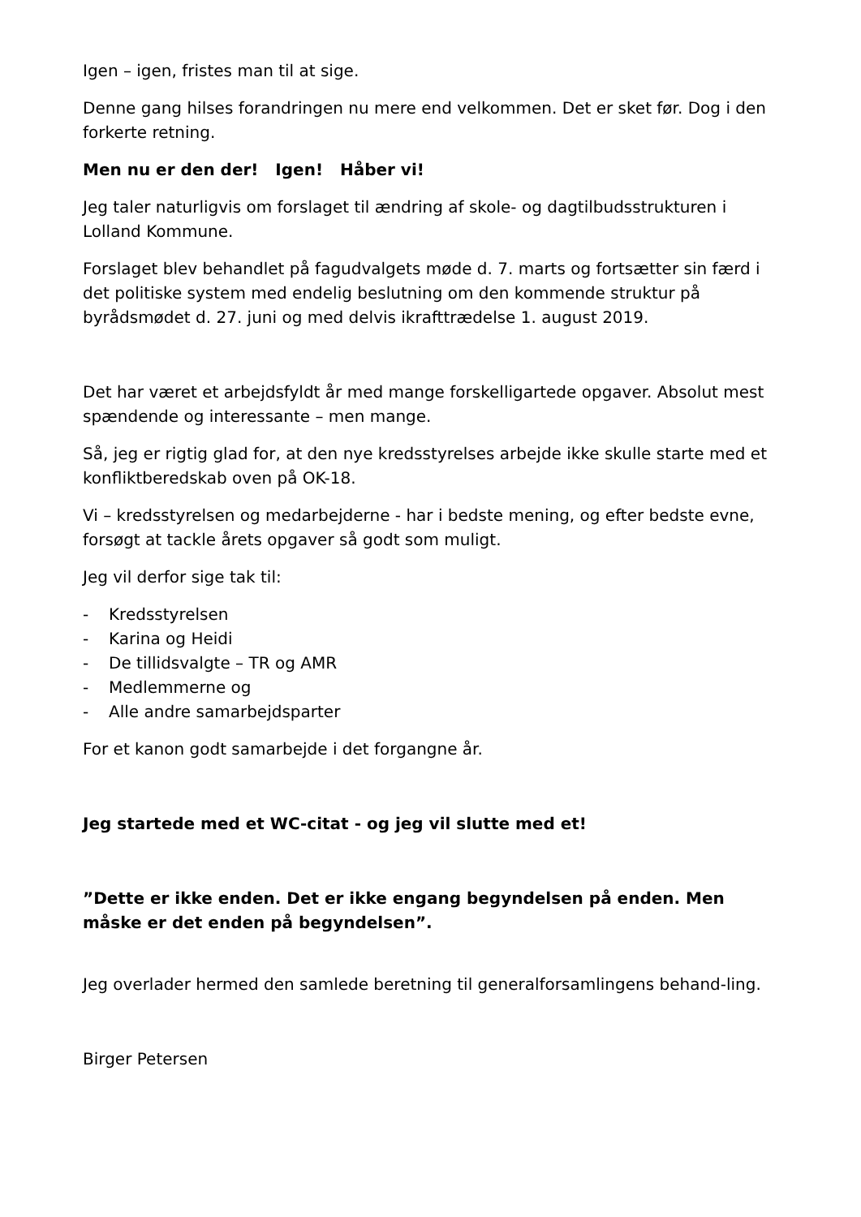Igen – igen, fristes man til at sige.
Denne gang hilses forandringen nu mere end velkommen. Det er sket før. Dog i den forkerte retning.
Men nu er den der! Igen! Håber vi!
Jeg taler naturligvis om forslaget til ændring af skole- og dagtilbudsstrukturen i Lolland Kommune.
Forslaget blev behandlet på fagudvalgets møde d. 7. marts og fortsætter sin færd i det politiske system med endelig beslutning om den kommende struktur på byrådsmødet d. 27. juni og med delvis ikrafttrædelse 1. august 2019.
Det har været et arbejdsfyldt år med mange forskelligartede opgaver. Absolut mest spændende og interessante – men mange.
Så, jeg er rigtig glad for, at den nye kredsstyrelses arbejde ikke skulle starte med et konfliktberedskab oven på OK-18.
Vi – kredsstyrelsen og medarbejderne - har i bedste mening, og efter bedste evne, forsøgt at tackle årets opgaver så godt som muligt.
Jeg vil derfor sige tak til:
- Kredsstyrelsen
- Karina og Heidi
- De tillidsvalgte – TR og AMR
- Medlemmerne og
- Alle andre samarbejdsparter
For et kanon godt samarbejde i det forgangne år.
Jeg startede med et WC-citat - og jeg vil slutte med et!
”Dette er ikke enden. Det er ikke engang begyndelsen på enden. Men måske er det enden på begyndelsen”.
Jeg overlader hermed den samlede beretning til generalforsamlingens behand-ling.
Birger Petersen